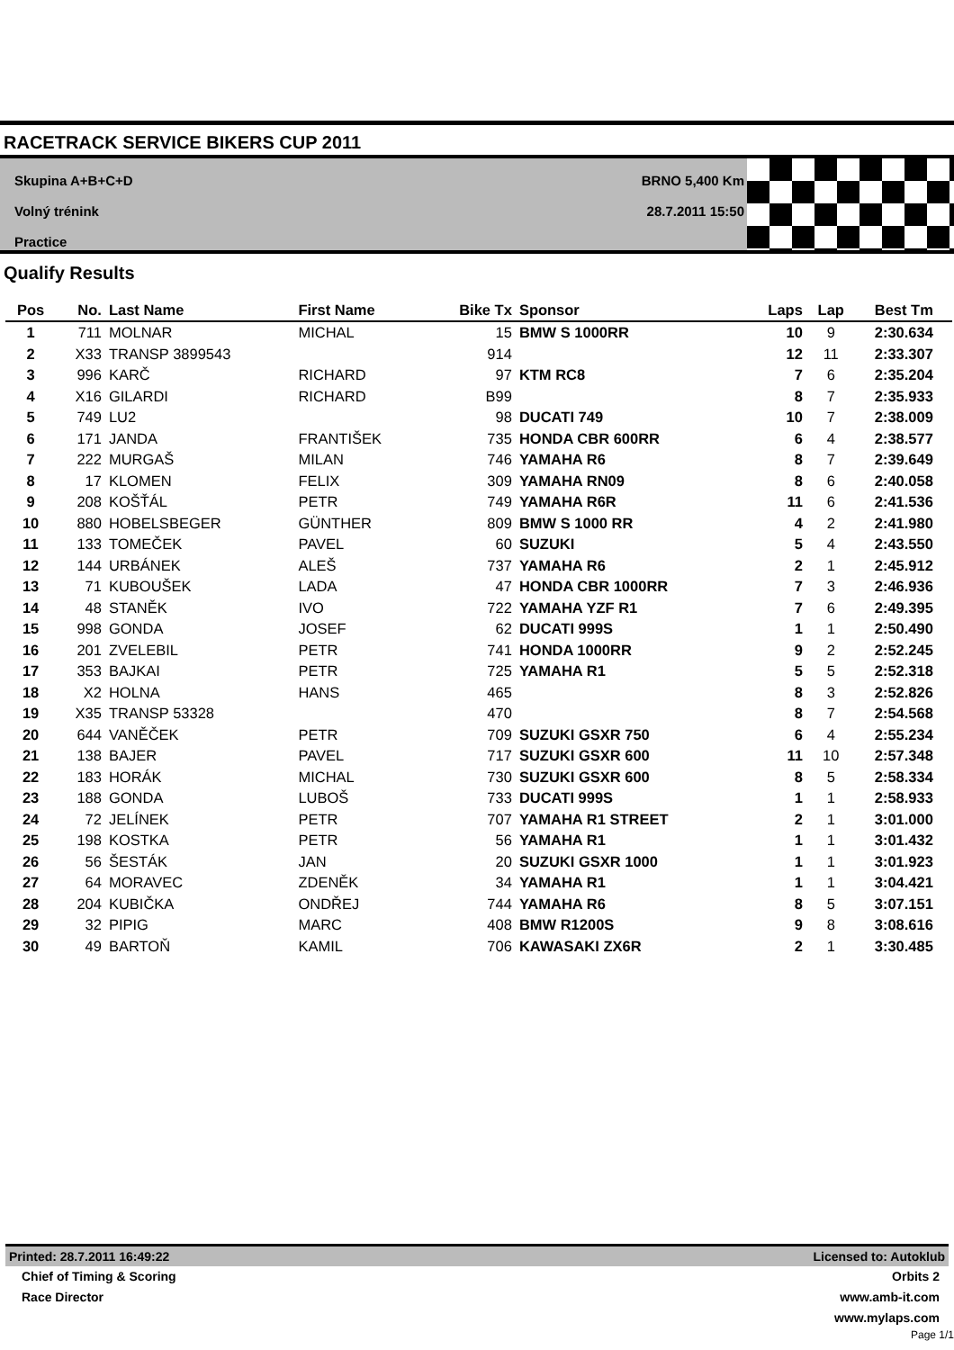RACETRACK SERVICE BIKERS CUP 2011
Skupina A+B+C+D
Volný trénink
Practice
BRNO 5,400 Km
28.7.2011 15:50
Qualify Results
| Pos | No. | Last Name | First Name | Bike Tx | Sponsor | Laps | Lap | Best Tm |
| --- | --- | --- | --- | --- | --- | --- | --- | --- |
| 1 | 711 | MOLNAR | MICHAL | 15 | BMW S 1000RR | 10 | 9 | 2:30.634 |
| 2 | X33 | TRANSP 3899543 | | 914 | | 12 | 11 | 2:33.307 |
| 3 | 996 | KARČ | RICHARD | 97 | KTM RC8 | 7 | 6 | 2:35.204 |
| 4 | X16 | GILARDI | RICHARD | B99 | | 8 | 7 | 2:35.933 |
| 5 | 749 | LU2 | | 98 | DUCATI 749 | 10 | 7 | 2:38.009 |
| 6 | 171 | JANDA | FRANTIŠEK | 735 | HONDA CBR 600RR | 6 | 4 | 2:38.577 |
| 7 | 222 | MURGAŠ | MILAN | 746 | YAMAHA R6 | 8 | 7 | 2:39.649 |
| 8 | 17 | KLOMEN | FELIX | 309 | YAMAHA RN09 | 8 | 6 | 2:40.058 |
| 9 | 208 | KOŠŤÁL | PETR | 749 | YAMAHA R6R | 11 | 6 | 2:41.536 |
| 10 | 880 | HOBELSBEGER | GÜNTHER | 809 | BMW S 1000 RR | 4 | 2 | 2:41.980 |
| 11 | 133 | TOMEČEK | PAVEL | 60 | SUZUKI | 5 | 4 | 2:43.550 |
| 12 | 144 | URBÁNEK | ALEŠ | 737 | YAMAHA R6 | 2 | 1 | 2:45.912 |
| 13 | 71 | KUBOUŠEK | LADA | 47 | HONDA CBR 1000RR | 7 | 3 | 2:46.936 |
| 14 | 48 | STANĚK | IVO | 722 | YAMAHA YZF R1 | 7 | 6 | 2:49.395 |
| 15 | 998 | GONDA | JOSEF | 62 | DUCATI 999S | 1 | 1 | 2:50.490 |
| 16 | 201 | ZVELEBIL | PETR | 741 | HONDA 1000RR | 9 | 2 | 2:52.245 |
| 17 | 353 | BAJKAI | PETR | 725 | YAMAHA R1 | 5 | 5 | 2:52.318 |
| 18 | X2 | HOLNA | HANS | 465 | | 8 | 3 | 2:52.826 |
| 19 | X35 | TRANSP 53328 | | 470 | | 8 | 7 | 2:54.568 |
| 20 | 644 | VANĚČEK | PETR | 709 | SUZUKI GSXR 750 | 6 | 4 | 2:55.234 |
| 21 | 138 | BAJER | PAVEL | 717 | SUZUKI GSXR 600 | 11 | 10 | 2:57.348 |
| 22 | 183 | HORÁK | MICHAL | 730 | SUZUKI GSXR 600 | 8 | 5 | 2:58.334 |
| 23 | 188 | GONDA | LUBOŠ | 733 | DUCATI 999S | 1 | 1 | 2:58.933 |
| 24 | 72 | JELÍNEK | PETR | 707 | YAMAHA R1 STREET | 2 | 1 | 3:01.000 |
| 25 | 198 | KOSTKA | PETR | 56 | YAMAHA R1 | 1 | 1 | 3:01.432 |
| 26 | 56 | ŠESTÁK | JAN | 20 | SUZUKI GSXR 1000 | 1 | 1 | 3:01.923 |
| 27 | 64 | MORAVEC | ZDENĚK | 34 | YAMAHA R1 | 1 | 1 | 3:04.421 |
| 28 | 204 | KUBIČKA | ONDŘEJ | 744 | YAMAHA R6 | 8 | 5 | 3:07.151 |
| 29 | 32 | PIPIG | MARC | 408 | BMW R1200S | 9 | 8 | 3:08.616 |
| 30 | 49 | BARTOŇ | KAMIL | 706 | KAWASAKI ZX6R | 2 | 1 | 3:30.485 |
Printed: 28.7.2011 16:49:22 Licensed to: Autoklub
Chief of Timing & Scoring Orbits 2
Race Director www.amb-it.com
www.mylaps.com
Page 1/1